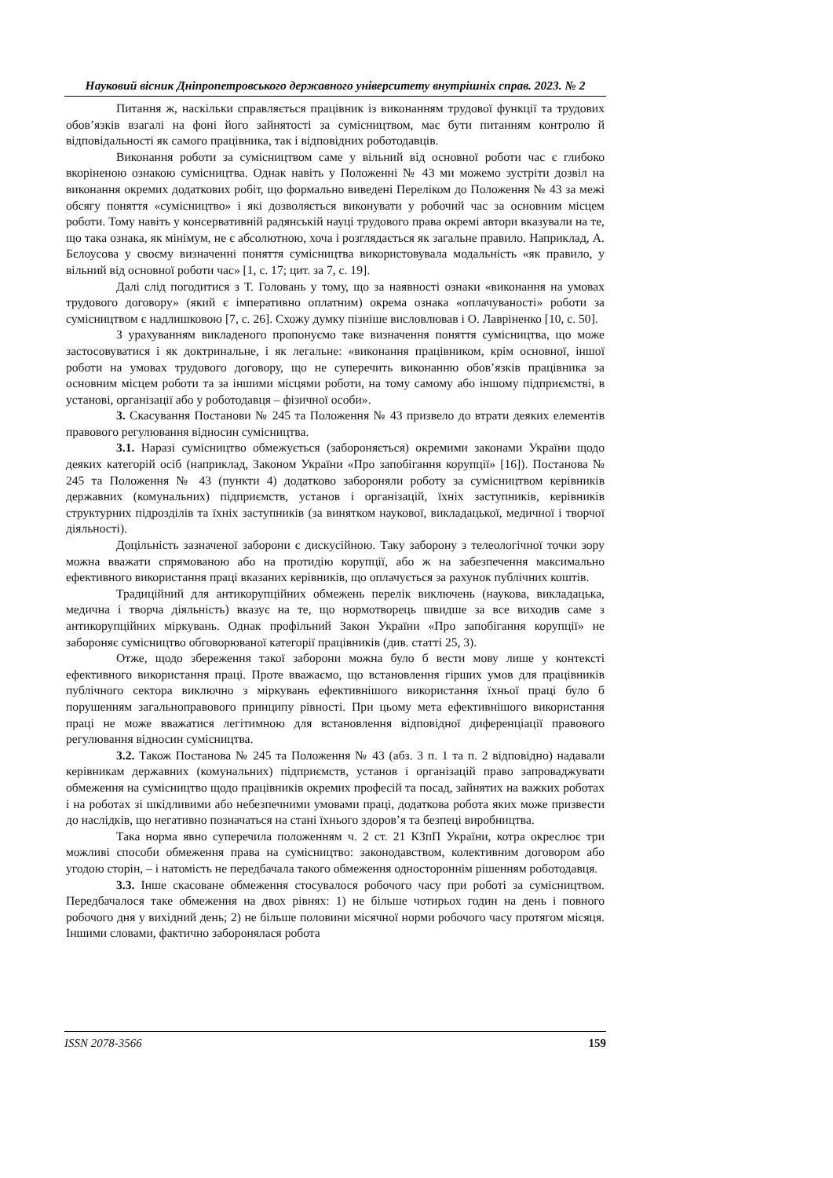Науковий вісник Дніпропетровського державного університету внутрішніх справ. 2023. № 2
Питання ж, наскільки справляється працівник із виконанням трудової функції та трудових обов’язків взагалі на фоні його зайнятості за сумісництвом, має бути питанням контролю й відповідальності як самого працівника, так і відповідних роботодавців.
Виконання роботи за сумісництвом саме у вільний від основної роботи час є глибоко вкоріненою ознакою сумісництва. Однак навіть у Положенні № 43 ми можемо зустріти дозвіл на виконання окремих додаткових робіт, що формально виведені Переліком до Положення № 43 за межі обсягу поняття «сумісництво» і які дозволяється виконувати у робочий час за основним місцем роботи. Тому навіть у консервативній радянській науці трудового права окремі автори вказували на те, що така ознака, як мінімум, не є абсолютною, хоча і розглядається як загальне правило. Наприклад, А. Бєлоусова у своєму визначенні поняття сумісництва використовувала модальність «як правило, у вільний від основної роботи час» [1, с. 17; цит. за 7, с. 19].
Далі слід погодитися з Т. Головань у тому, що за наявності ознаки «виконання на умовах трудового договору» (який є імперативно оплатним) окрема ознака «оплачуваності» роботи за сумісництвом є надлишковою [7, с. 26]. Схожу думку пізніше висловлював і О. Лавріненко [10, с. 50].
З урахуванням викладеного пропонуємо таке визначення поняття сумісництва, що може застосовуватися і як доктринальне, і як легальне: «виконання працівником, крім основної, іншої роботи на умовах трудового договору, що не суперечить виконанню обов’язків працівника за основним місцем роботи та за іншими місцями роботи, на тому самому або іншому підприємстві, в установі, організації або у роботодавця – фізичної особи».
3. Скасування Постанови № 245 та Положення № 43 призвело до втрати деяких елементів правового регулювання відносин сумісництва.
3.1. Наразі сумісництво обмежується (забороняється) окремими законами України щодо деяких категорій осіб (наприклад, Законом України «Про запобігання корупції» [16]). Постанова № 245 та Положення № 43 (пункти 4) додатково забороняли роботу за сумісництвом керівників державних (комунальних) підприємств, установ і організацій, їхніх заступників, керівників структурних підрозділів та їхніх заступників (за винятком наукової, викладацької, медичної і творчої діяльності).
Доцільність зазначеної заборони є дискусійною. Таку заборону з телеологічної точки зору можна вважати спрямованою або на протидію корупції, або ж на забезпечення максимально ефективного використання праці вказаних керівників, що оплачується за рахунок публічних коштів.
Традиційний для антикорупційних обмежень перелік виключень (наукова, викладацька, медична і творча діяльність) вказує на те, що нормотворець швидше за все виходив саме з антикорупційних міркувань. Однак профільний Закон України «Про запобігання корупції» не забороняє сумісництво обговорюваної категорії працівників (див. статті 25, 3).
Отже, щодо збереження такої заборони можна було б вести мову лише у контексті ефективного використання праці. Проте вважаємо, що встановлення гірших умов для працівників публічного сектора виключно з міркувань ефективнішого використання їхньої праці було б порушенням загальноправового принципу рівності. При цьому мета ефективнішого використання праці не може вважатися легітимною для встановлення відповідної диференціації правового регулювання відносин сумісництва.
3.2. Також Постанова № 245 та Положення № 43 (абз. 3 п. 1 та п. 2 відповідно) надавали керівникам державних (комунальних) підприємств, установ і організацій право запроваджувати обмеження на сумісництво щодо працівників окремих професій та посад, зайнятих на важких роботах і на роботах зі шкідливими або небезпечними умовами праці, додаткова робота яких може призвести до наслідків, що негативно позначаться на стані їхнього здоров’я та безпеці виробництва.
Така норма явно суперечила положенням ч. 2 ст. 21 КЗпП України, котра окреслює три можливі способи обмеження права на сумісництво: законодавством, колективним договором або угодою сторін, – і натомість не передбачала такого обмеження одностороннім рішенням роботодавця.
3.3. Інше скасоване обмеження стосувалося робочого часу при роботі за сумісництвом. Передбачалося таке обмеження на двох рівнях: 1) не більше чотирьох годин на день і повного робочого дня у вихідний день; 2) не більше половини місячної норми робочого часу протягом місяця. Іншими словами, фактично заборонялася робота
ISSN 2078-3566 159